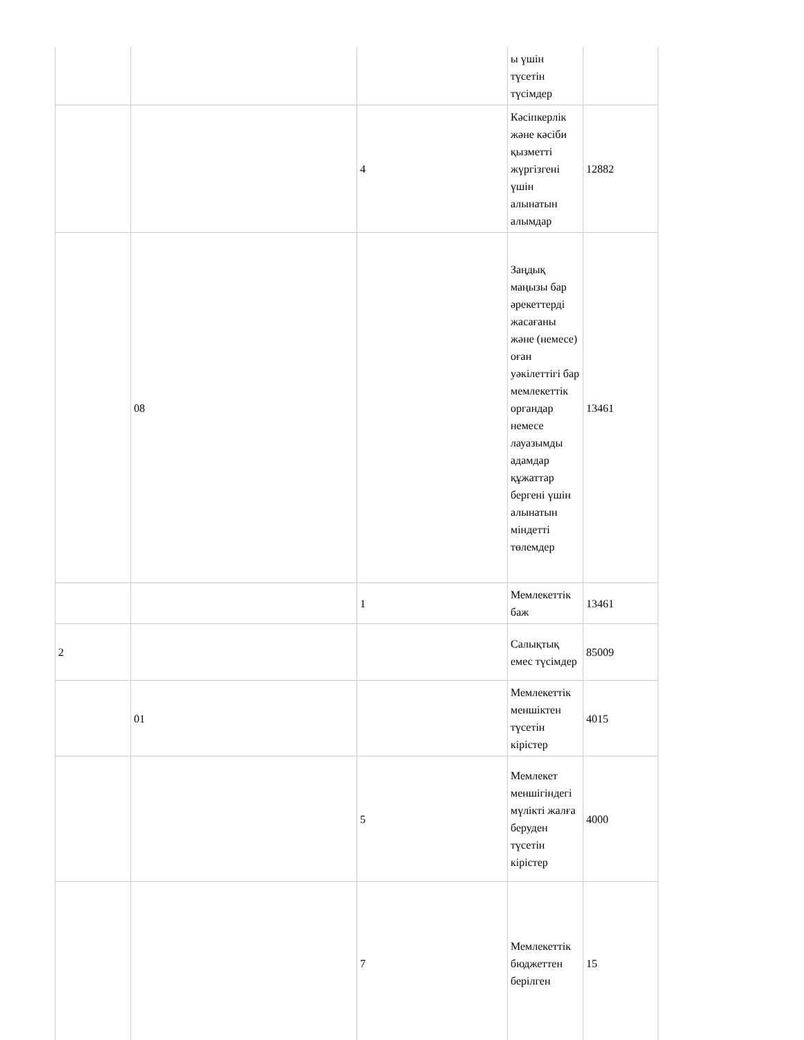| | | | ы үшін түсетін түсімдер | |
| | | 4 | Кәсіпкерлік және кәсіби қызметті жүргізгені үшін алынатын алымдар | 12882 |
| | 08 | | Заңдық маңызы бар әрекеттерді жасағаны және (немесе) оған уәкілеттігі бар мемлекеттік органдар немесе лауазымды адамдар құжаттар бергені үшін алынатын міндетті төлемдер | 13461 |
| | | 1 | Мемлекеттік баж | 13461 |
| 2 | | | Салықтық емес түсімдер | 85009 |
| | 01 | | Мемлекеттік меншіктен түсетін кірістер | 4015 |
| | | 5 | Мемлекет меншігіндегі мүлікті жалға беруден түсетін кірістер | 4000 |
| | | 7 | Мемлекеттік бюджеттен берілген | 15 |